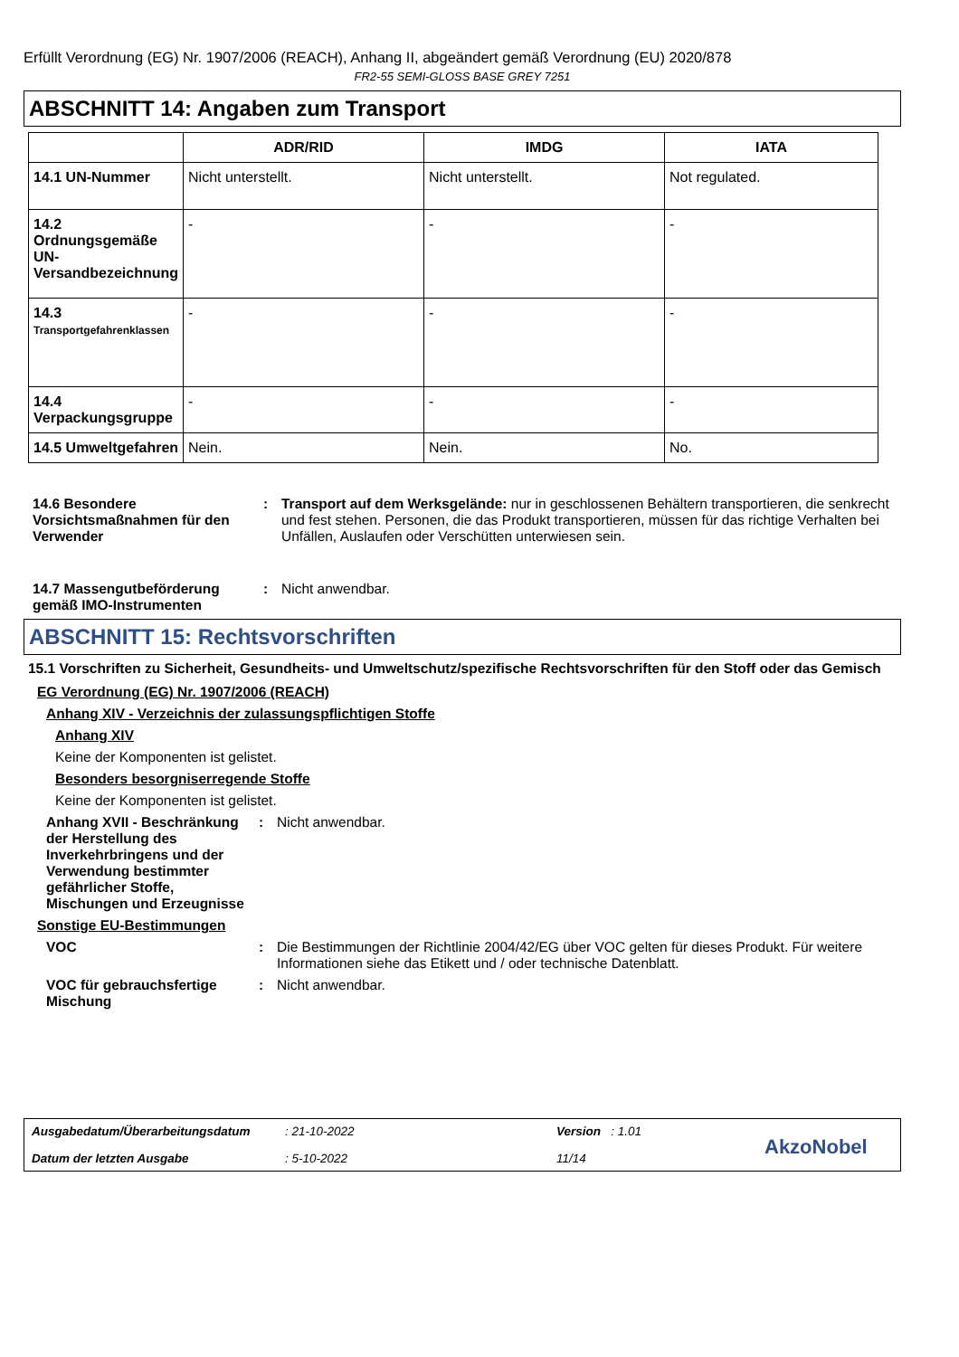Erfüllt Verordnung (EG) Nr. 1907/2006 (REACH), Anhang II, abgeändert gemäß Verordnung (EU) 2020/878
FR2-55 SEMI-GLOSS BASE GREY 7251
ABSCHNITT 14: Angaben zum Transport
| | ADR/RID | IMDG | IATA |
| --- | --- | --- | --- |
| 14.1 UN-Nummer | Nicht unterstellt. | Nicht unterstellt. | Not regulated. |
| 14.2 Ordnungsgemäße UN-Versandbezeichnung | - | - | - |
| 14.3 Transportgefahrenklassen | - | - | - |
| 14.4 Verpackungsgruppe | - | - | - |
| 14.5 Umweltgefahren | Nein. | Nein. | No. |
14.6 Besondere Vorsichtsmaßnahmen für den Verwender
: Transport auf dem Werksgelände: nur in geschlossenen Behältern transportieren, die senkrecht und fest stehen. Personen, die das Produkt transportieren, müssen für das richtige Verhalten bei Unfällen, Auslaufen oder Verschütten unterwiesen sein.
14.7 Massengutbeförderung gemäß IMO-Instrumenten
: Nicht anwendbar.
ABSCHNITT 15: Rechtsvorschriften
15.1 Vorschriften zu Sicherheit, Gesundheits- und Umweltschutz/spezifische Rechtsvorschriften für den Stoff oder das Gemisch
EG Verordnung (EG) Nr. 1907/2006 (REACH)
Anhang XIV - Verzeichnis der zulassungspflichtigen Stoffe
Anhang XIV
Keine der Komponenten ist gelistet.
Besonders besorgniserregende Stoffe
Keine der Komponenten ist gelistet.
Anhang XVII - Beschränkung der Herstellung des Inverkehrbringens und der Verwendung bestimmter gefährlicher Stoffe, Mischungen und Erzeugnisse
: Nicht anwendbar.
Sonstige EU-Bestimmungen
VOC : Die Bestimmungen der Richtlinie 2004/42/EG über VOC gelten für dieses Produkt. Für weitere Informationen siehe das Etikett und / oder technische Datenblatt.
VOC für gebrauchsfertige Mischung
: Nicht anwendbar.
Ausgabedatum/Überarbeitungsdatum
Datum der letzten Ausgabe
: 21-10-2022
: 5-10-2022
Version : 1.01
11/14
AkzoNobel